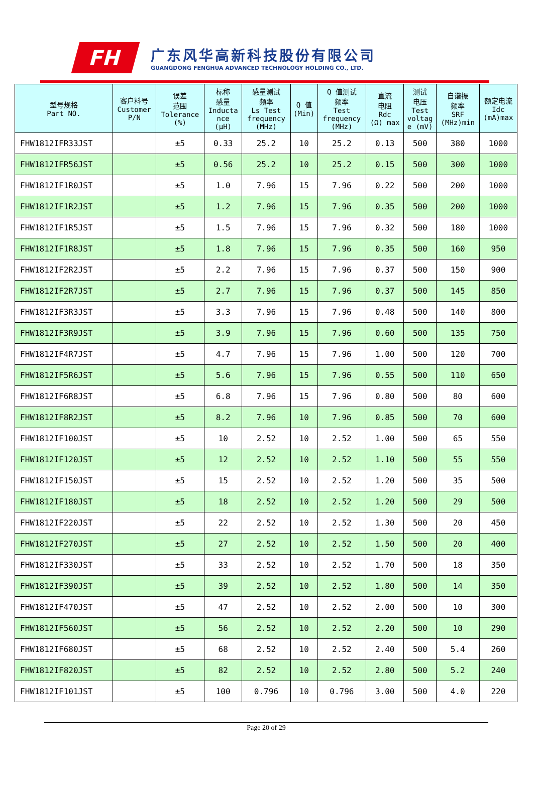FH
广东风华高新科技股份有限公司
GUANGDONG FENGHUA ADVANCED TECHNOLOGY HOLDING CO., LTD.
| 型号规格 Part NO. | 客户料号 Customer P/N | 误差 范围 Tolerance (%) | 标称 感量 Inducta nce (μH) | 感量测试 频率 Ls Test frequency (MHz) | Q 值 (Min) | Q 值测试 频率 Test frequency (MHz) | 直流 电阻 Rdc (Ω) max | 测试 电压 Test voltag e (mV) | 自谐振 频率 SRF (MHz)min | 额定电流 Idc (mA)max |
| --- | --- | --- | --- | --- | --- | --- | --- | --- | --- | --- |
| FHW1812IFR33JST | | ±5 | 0.33 | 25.2 | 10 | 25.2 | 0.13 | 500 | 380 | 1000 |
| FHW1812IFR56JST | | ±5 | 0.56 | 25.2 | 10 | 25.2 | 0.15 | 500 | 300 | 1000 |
| FHW1812IF1R0JST | | ±5 | 1.0 | 7.96 | 15 | 7.96 | 0.22 | 500 | 200 | 1000 |
| FHW1812IF1R2JST | | ±5 | 1.2 | 7.96 | 15 | 7.96 | 0.35 | 500 | 200 | 1000 |
| FHW1812IF1R5JST | | ±5 | 1.5 | 7.96 | 15 | 7.96 | 0.32 | 500 | 180 | 1000 |
| FHW1812IF1R8JST | | ±5 | 1.8 | 7.96 | 15 | 7.96 | 0.35 | 500 | 160 | 950 |
| FHW1812IF2R2JST | | ±5 | 2.2 | 7.96 | 15 | 7.96 | 0.37 | 500 | 150 | 900 |
| FHW1812IF2R7JST | | ±5 | 2.7 | 7.96 | 15 | 7.96 | 0.37 | 500 | 145 | 850 |
| FHW1812IF3R3JST | | ±5 | 3.3 | 7.96 | 15 | 7.96 | 0.48 | 500 | 140 | 800 |
| FHW1812IF3R9JST | | ±5 | 3.9 | 7.96 | 15 | 7.96 | 0.60 | 500 | 135 | 750 |
| FHW1812IF4R7JST | | ±5 | 4.7 | 7.96 | 15 | 7.96 | 1.00 | 500 | 120 | 700 |
| FHW1812IF5R6JST | | ±5 | 5.6 | 7.96 | 15 | 7.96 | 0.55 | 500 | 110 | 650 |
| FHW1812IF6R8JST | | ±5 | 6.8 | 7.96 | 15 | 7.96 | 0.80 | 500 | 80 | 600 |
| FHW1812IF8R2JST | | ±5 | 8.2 | 7.96 | 10 | 7.96 | 0.85 | 500 | 70 | 600 |
| FHW1812IF100JST | | ±5 | 10 | 2.52 | 10 | 2.52 | 1.00 | 500 | 65 | 550 |
| FHW1812IF120JST | | ±5 | 12 | 2.52 | 10 | 2.52 | 1.10 | 500 | 55 | 550 |
| FHW1812IF150JST | | ±5 | 15 | 2.52 | 10 | 2.52 | 1.20 | 500 | 35 | 500 |
| FHW1812IF180JST | | ±5 | 18 | 2.52 | 10 | 2.52 | 1.20 | 500 | 29 | 500 |
| FHW1812IF220JST | | ±5 | 22 | 2.52 | 10 | 2.52 | 1.30 | 500 | 20 | 450 |
| FHW1812IF270JST | | ±5 | 27 | 2.52 | 10 | 2.52 | 1.50 | 500 | 20 | 400 |
| FHW1812IF330JST | | ±5 | 33 | 2.52 | 10 | 2.52 | 1.70 | 500 | 18 | 350 |
| FHW1812IF390JST | | ±5 | 39 | 2.52 | 10 | 2.52 | 1.80 | 500 | 14 | 350 |
| FHW1812IF470JST | | ±5 | 47 | 2.52 | 10 | 2.52 | 2.00 | 500 | 10 | 300 |
| FHW1812IF560JST | | ±5 | 56 | 2.52 | 10 | 2.52 | 2.20 | 500 | 10 | 290 |
| FHW1812IF680JST | | ±5 | 68 | 2.52 | 10 | 2.52 | 2.40 | 500 | 5.4 | 260 |
| FHW1812IF820JST | | ±5 | 82 | 2.52 | 10 | 2.52 | 2.80 | 500 | 5.2 | 240 |
| FHW1812IF101JST | | ±5 | 100 | 0.796 | 10 | 0.796 | 3.00 | 500 | 4.0 | 220 |
Page 20 of 29